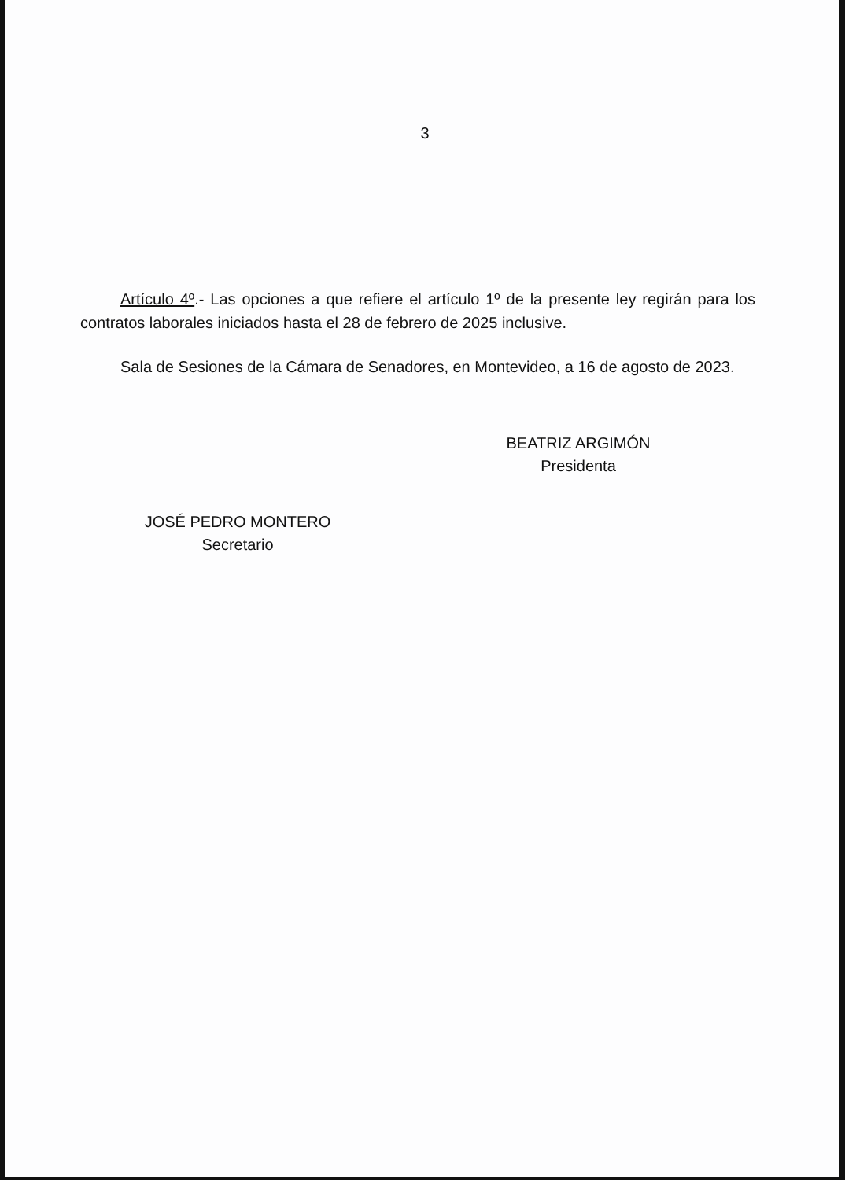3
Artículo 4º.- Las opciones a que refiere el artículo 1º de la presente ley regirán para los contratos laborales iniciados hasta el 28 de febrero de 2025 inclusive.
Sala de Sesiones de la Cámara de Senadores, en Montevideo, a 16 de agosto de 2023.
JOSÉ PEDRO MONTERO
Secretario
BEATRIZ ARGIMÓN
Presidenta